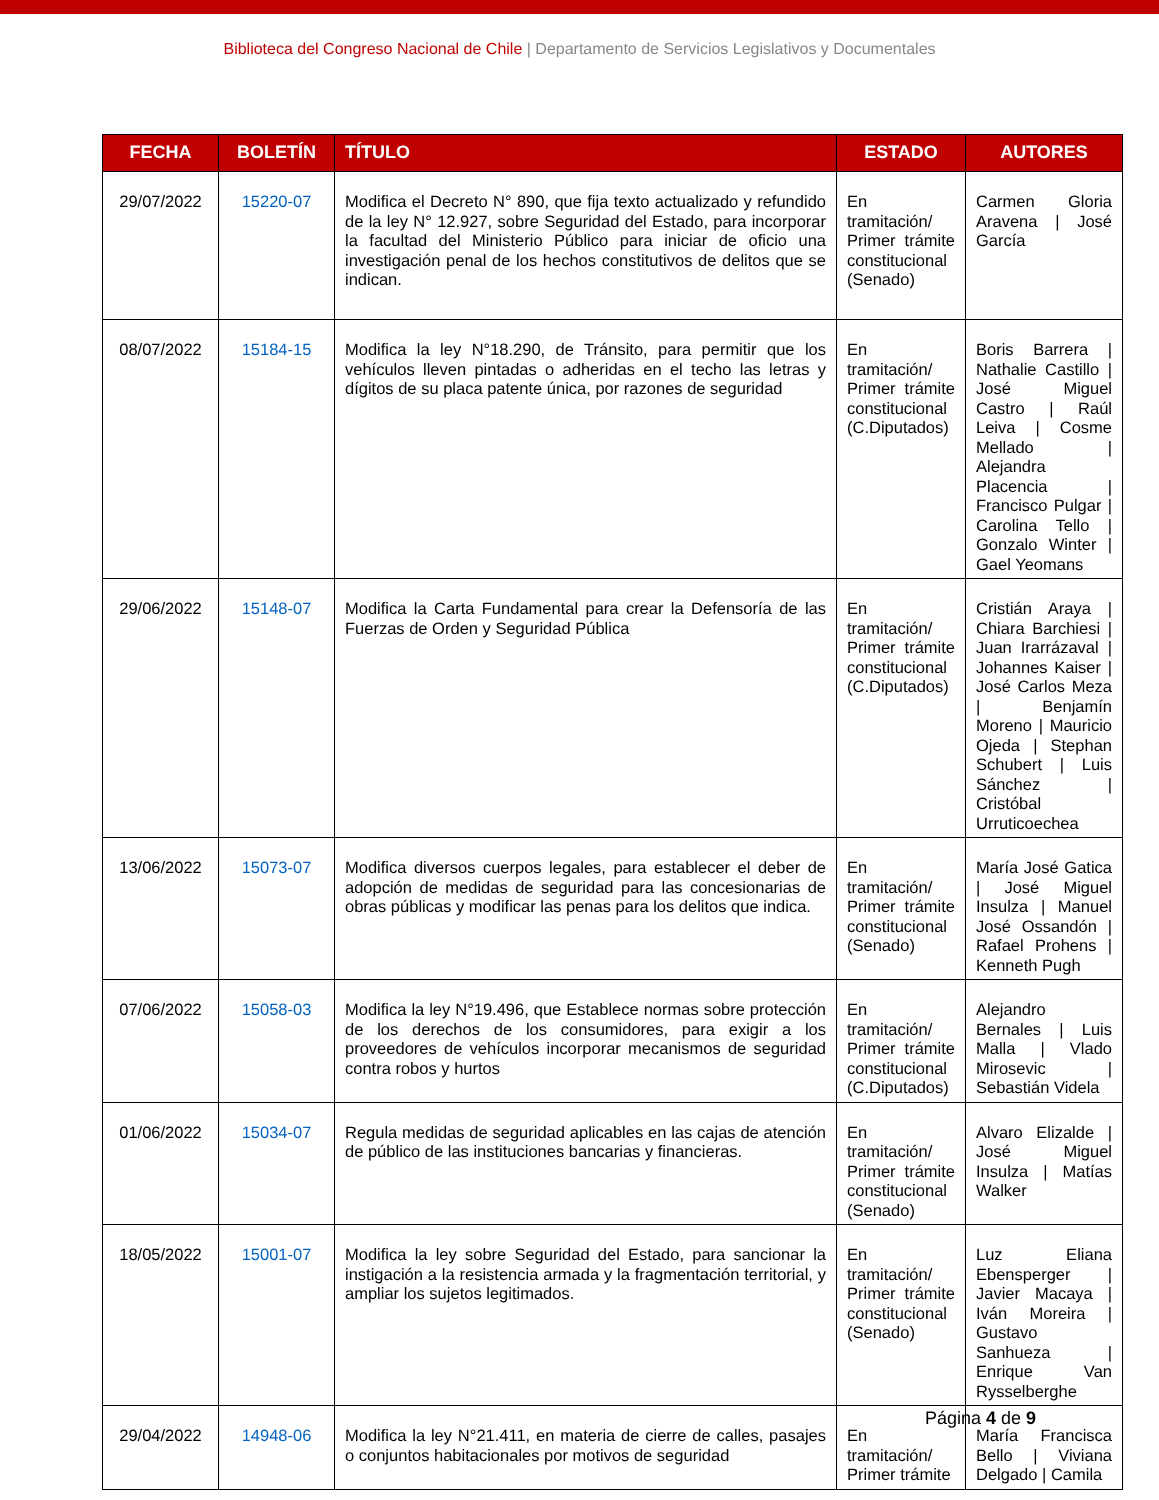Biblioteca del Congreso Nacional de Chile | Departamento de Servicios Legislativos y Documentales
| FECHA | BOLETÍN | TÍTULO | ESTADO | AUTORES |
| --- | --- | --- | --- | --- |
| 29/07/2022 | 15220-07 | Modifica el Decreto N° 890, que fija texto actualizado y refundido de la ley N° 12.927, sobre Seguridad del Estado, para incorporar la facultad del Ministerio Público para iniciar de oficio una investigación penal de los hechos constitutivos de delitos que se indican. | En tramitación/ Primer trámite constitucional (Senado) | Carmen Gloria Aravena / José García |
| 08/07/2022 | 15184-15 | Modifica la ley N°18.290, de Tránsito, para permitir que los vehículos lleven pintadas o adheridas en el techo las letras y dígitos de su placa patente única, por razones de seguridad | En tramitación/ Primer trámite constitucional (C.Diputados) | Boris Barrera / Nathalie Castillo / José Miguel Castro / Raúl Leiva / Cosme Mellado / Alejandra Placencia / Francisco Pulgar / Carolina Tello / Gonzalo Winter / Gael Yeomans |
| 29/06/2022 | 15148-07 | Modifica la Carta Fundamental para crear la Defensoría de las Fuerzas de Orden y Seguridad Pública | En tramitación/ Primer trámite constitucional (C.Diputados) | Cristián Araya / Chiara Barchiesi / Juan Irarrázaval / Johannes Kaiser / José Carlos Meza / Benjamín Moreno / Mauricio Ojeda / Stephan Schubert / Luis Sánchez / Cristóbal Urruticoechea |
| 13/06/2022 | 15073-07 | Modifica diversos cuerpos legales, para establecer el deber de adopción de medidas de seguridad para las concesionarias de obras públicas y modificar las penas para los delitos que indica. | En tramitación/ Primer trámite constitucional (Senado) | María José Gatica / José Miguel Insulza / Manuel José Ossandón / Rafael Prohens / Kenneth Pugh |
| 07/06/2022 | 15058-03 | Modifica la ley N°19.496, que Establece normas sobre protección de los derechos de los consumidores, para exigir a los proveedores de vehículos incorporar mecanismos de seguridad contra robos y hurtos | En tramitación/ Primer trámite constitucional (C.Diputados) | Alejandro Bernales / Luis Malla / Vlado Mirosevic / Sebastián Videla |
| 01/06/2022 | 15034-07 | Regula medidas de seguridad aplicables en las cajas de atención de público de las instituciones bancarias y financieras. | En tramitación/ Primer trámite constitucional (Senado) | Alvaro Elizalde / José Miguel Insulza / Matías Walker |
| 18/05/2022 | 15001-07 | Modifica la ley sobre Seguridad del Estado, para sancionar la instigación a la resistencia armada y la fragmentación territorial, y ampliar los sujetos legitimados. | En tramitación/ Primer trámite constitucional (Senado) | Luz Eliana Ebensperger / Javier Macaya / Iván Moreira / Gustavo Sanhueza / Enrique Van Rysselberghe |
| 29/04/2022 | 14948-06 | Modifica la ley N°21.411, en materia de cierre de calles, pasajes o conjuntos habitacionales por motivos de seguridad | En tramitación/ Primer trámite | María Francisca Bello / Viviana Delgado / Camila |
Página 4 de 9